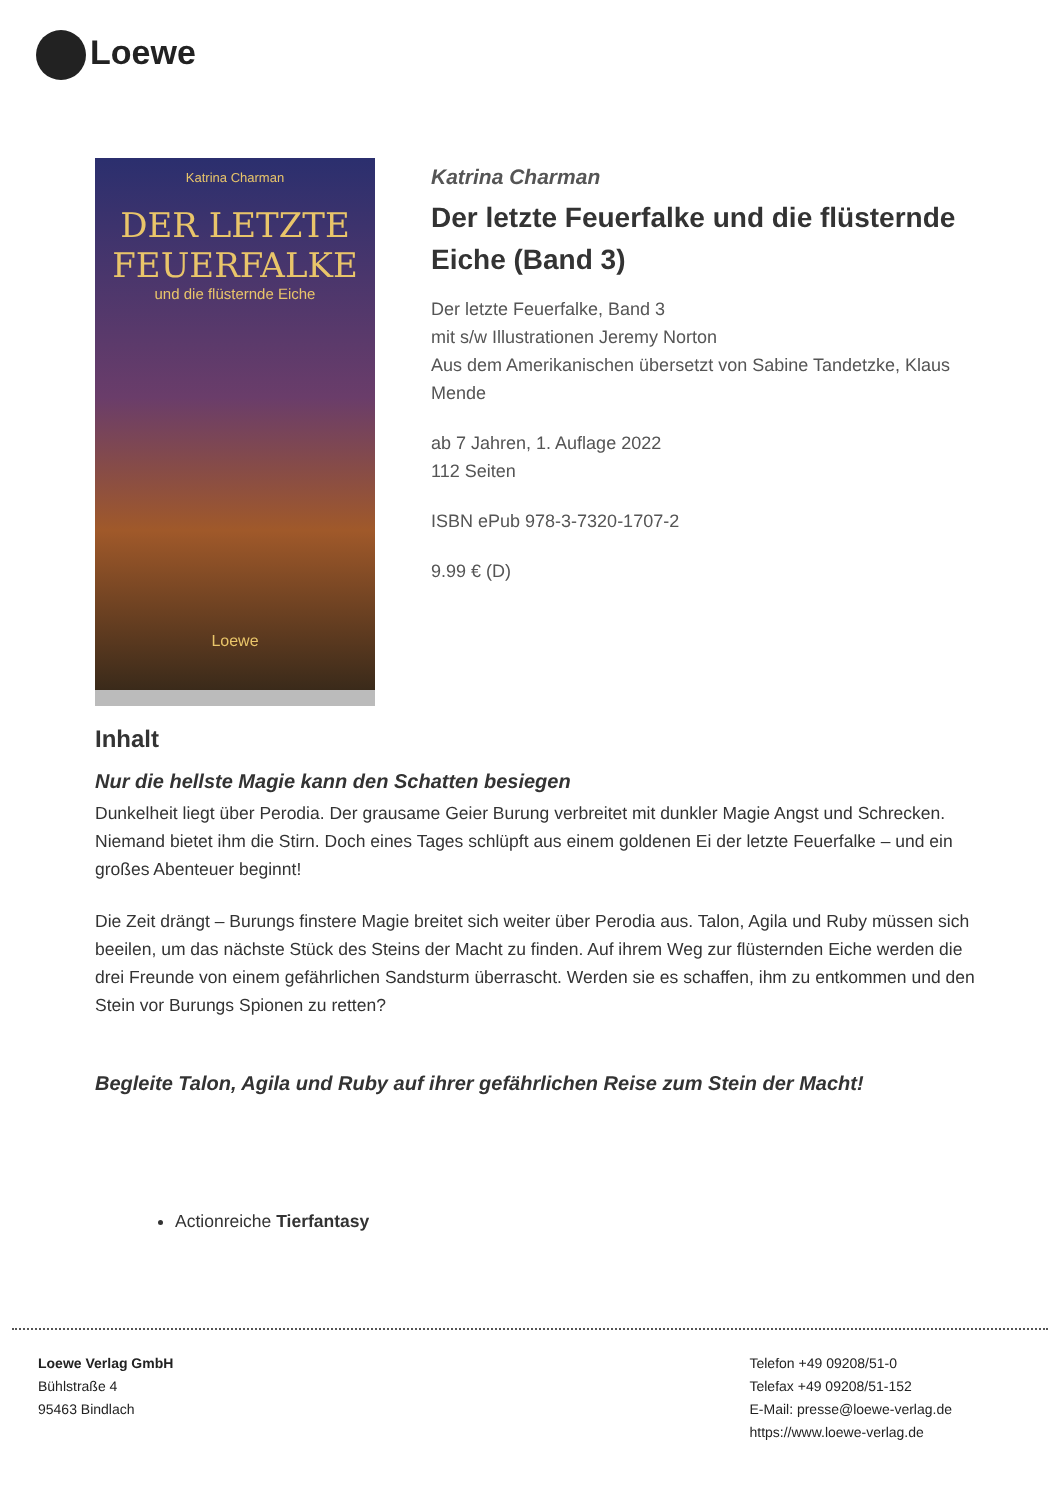Loewe
Katrina Charman
DER LETZTE
FEUERFALKE
und die flüsternde Eiche
Loewe
Katrina Charman
Der letzte Feuerfalke und die flüsternde Eiche (Band 3)
Der letzte Feuerfalke, Band 3
mit s/w Illustrationen Jeremy Norton
Aus dem Amerikanischen übersetzt von Sabine Tandetzke, Klaus Mende
ab 7 Jahren, 1. Auflage 2022
112 Seiten
ISBN ePub 978-3-7320-1707-2
9.99 € (D)
Inhalt
Nur die hellste Magie kann den Schatten besiegen
Dunkelheit liegt über Perodia. Der grausame Geier Burung verbreitet mit dunkler Magie Angst und Schrecken. Niemand bietet ihm die Stirn. Doch eines Tages schlüpft aus einem goldenen Ei der letzte Feuerfalke – und ein großes Abenteuer beginnt!
Die Zeit drängt – Burungs finstere Magie breitet sich weiter über Perodia aus. Talon, Agila und Ruby müssen sich beeilen, um das nächste Stück des Steins der Macht zu finden. Auf ihrem Weg zur flüsternden Eiche werden die drei Freunde von einem gefährlichen Sandsturm überrascht. Werden sie es schaffen, ihm zu entkommen und den Stein vor Burungs Spionen zu retten?
Begleite Talon, Agila und Ruby auf ihrer gefährlichen Reise zum Stein der Macht!
Actionreiche Tierfantasy
Loewe Verlag GmbH
Bühlstraße 4
95463 Bindlach
Telefon +49 09208/51-0
Telefax +49 09208/51-152
E-Mail: presse@loewe-verlag.de
https://www.loewe-verlag.de